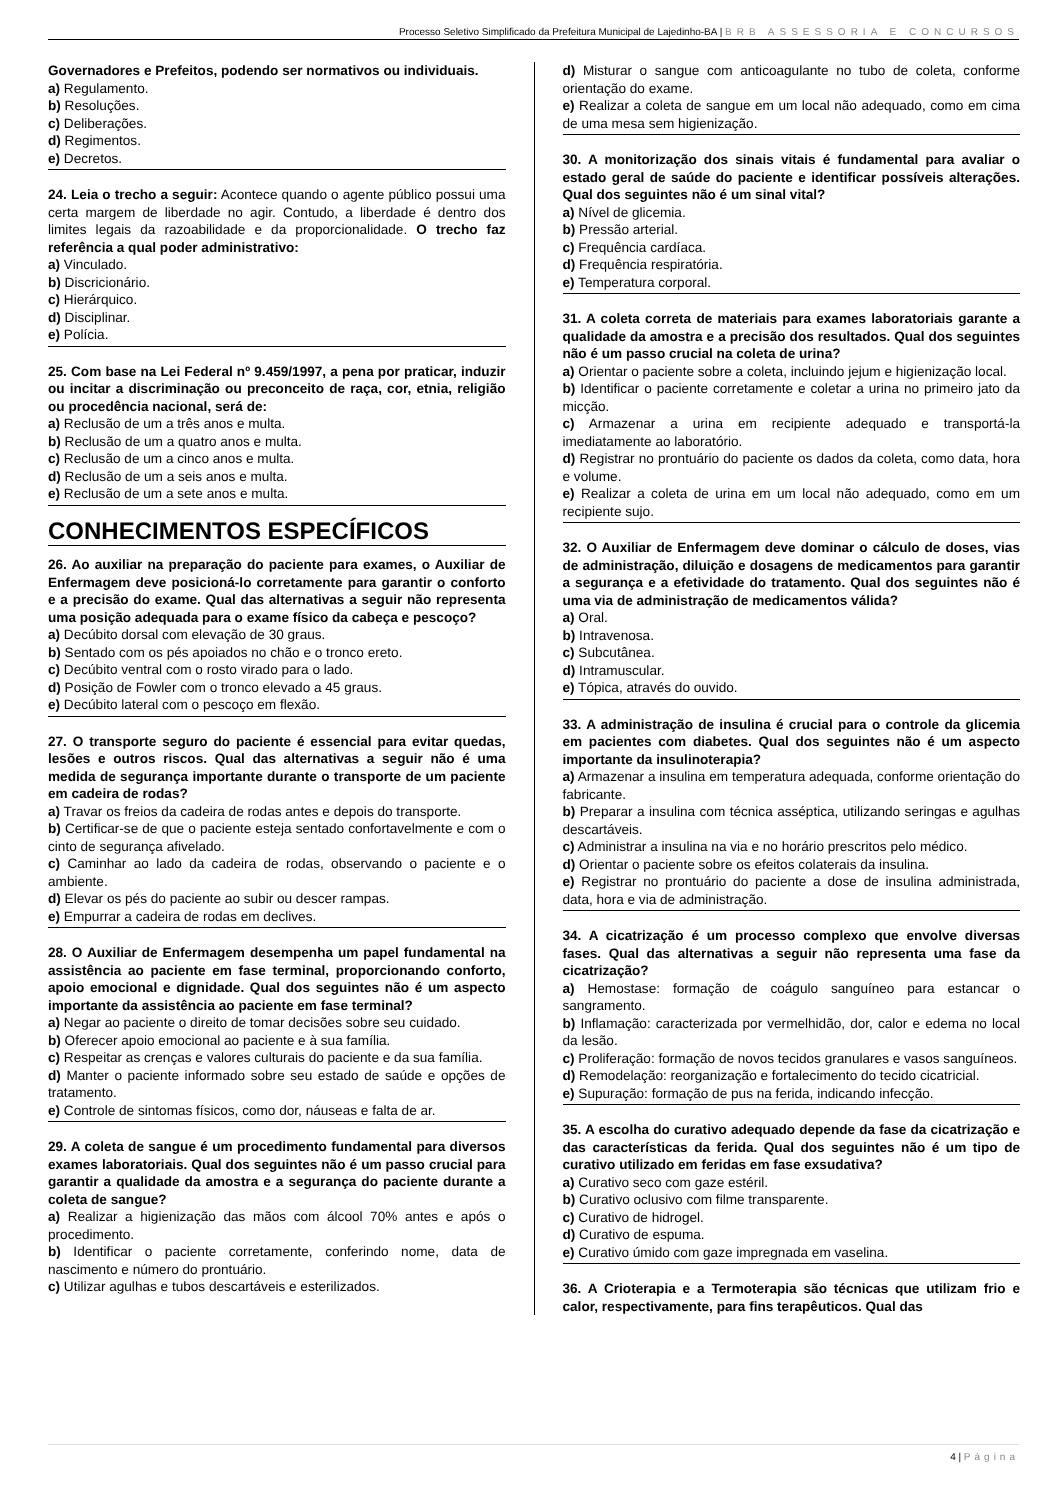Processo Seletivo Simplificado da Prefeitura Municipal de Lajedinho-BA | BRB ASSESSORIA E CONCURSOS
Governadores e Prefeitos, podendo ser normativos ou individuais.
a) Regulamento.
b) Resoluções.
c) Deliberações.
d) Regimentos.
e) Decretos.
24. Leia o trecho a seguir: Acontece quando o agente público possui uma certa margem de liberdade no agir. Contudo, a liberdade é dentro dos limites legais da razoabilidade e da proporcionalidade. O trecho faz referência a qual poder administrativo:
a) Vinculado.
b) Discricionário.
c) Hierárquico.
d) Disciplinar.
e) Polícia.
25. Com base na Lei Federal nº 9.459/1997, a pena por praticar, induzir ou incitar a discriminação ou preconceito de raça, cor, etnia, religião ou procedência nacional, será de:
a) Reclusão de um a três anos e multa.
b) Reclusão de um a quatro anos e multa.
c) Reclusão de um a cinco anos e multa.
d) Reclusão de um a seis anos e multa.
e) Reclusão de um a sete anos e multa.
CONHECIMENTOS ESPECÍFICOS
26. Ao auxiliar na preparação do paciente para exames, o Auxiliar de Enfermagem deve posicioná-lo corretamente para garantir o conforto e a precisão do exame. Qual das alternativas a seguir não representa uma posição adequada para o exame físico da cabeça e pescoço?
a) Decúbito dorsal com elevação de 30 graus.
b) Sentado com os pés apoiados no chão e o tronco ereto.
c) Decúbito ventral com o rosto virado para o lado.
d) Posição de Fowler com o tronco elevado a 45 graus.
e) Decúbito lateral com o pescoço em flexão.
27. O transporte seguro do paciente é essencial para evitar quedas, lesões e outros riscos. Qual das alternativas a seguir não é uma medida de segurança importante durante o transporte de um paciente em cadeira de rodas?
a) Travar os freios da cadeira de rodas antes e depois do transporte.
b) Certificar-se de que o paciente esteja sentado confortavelmente e com o cinto de segurança afivelado.
c) Caminhar ao lado da cadeira de rodas, observando o paciente e o ambiente.
d) Elevar os pés do paciente ao subir ou descer rampas.
e) Empurrar a cadeira de rodas em declives.
28. O Auxiliar de Enfermagem desempenha um papel fundamental na assistência ao paciente em fase terminal, proporcionando conforto, apoio emocional e dignidade. Qual dos seguintes não é um aspecto importante da assistência ao paciente em fase terminal?
a) Negar ao paciente o direito de tomar decisões sobre seu cuidado.
b) Oferecer apoio emocional ao paciente e à sua família.
c) Respeitar as crenças e valores culturais do paciente e da sua família.
d) Manter o paciente informado sobre seu estado de saúde e opções de tratamento.
e) Controle de sintomas físicos, como dor, náuseas e falta de ar.
29. A coleta de sangue é um procedimento fundamental para diversos exames laboratoriais. Qual dos seguintes não é um passo crucial para garantir a qualidade da amostra e a segurança do paciente durante a coleta de sangue?
a) Realizar a higienização das mãos com álcool 70% antes e após o procedimento.
b) Identificar o paciente corretamente, conferindo nome, data de nascimento e número do prontuário.
c) Utilizar agulhas e tubos descartáveis e esterilizados.
d) Misturar o sangue com anticoagulante no tubo de coleta, conforme orientação do exame.
e) Realizar a coleta de sangue em um local não adequado, como em cima de uma mesa sem higienização.
30. A monitorização dos sinais vitais é fundamental para avaliar o estado geral de saúde do paciente e identificar possíveis alterações. Qual dos seguintes não é um sinal vital?
a) Nível de glicemia.
b) Pressão arterial.
c) Frequência cardíaca.
d) Frequência respiratória.
e) Temperatura corporal.
31. A coleta correta de materiais para exames laboratoriais garante a qualidade da amostra e a precisão dos resultados. Qual dos seguintes não é um passo crucial na coleta de urina?
a) Orientar o paciente sobre a coleta, incluindo jejum e higienização local.
b) Identificar o paciente corretamente e coletar a urina no primeiro jato da micção.
c) Armazenar a urina em recipiente adequado e transportá-la imediatamente ao laboratório.
d) Registrar no prontuário do paciente os dados da coleta, como data, hora e volume.
e) Realizar a coleta de urina em um local não adequado, como em um recipiente sujo.
32. O Auxiliar de Enfermagem deve dominar o cálculo de doses, vias de administração, diluição e dosagens de medicamentos para garantir a segurança e a efetividade do tratamento. Qual dos seguintes não é uma via de administração de medicamentos válida?
a) Oral.
b) Intravenosa.
c) Subcutânea.
d) Intramuscular.
e) Tópica, através do ouvido.
33. A administração de insulina é crucial para o controle da glicemia em pacientes com diabetes. Qual dos seguintes não é um aspecto importante da insulinoterapia?
a) Armazenar a insulina em temperatura adequada, conforme orientação do fabricante.
b) Preparar a insulina com técnica asséptica, utilizando seringas e agulhas descartáveis.
c) Administrar a insulina na via e no horário prescritos pelo médico.
d) Orientar o paciente sobre os efeitos colaterais da insulina.
e) Registrar no prontuário do paciente a dose de insulina administrada, data, hora e via de administração.
34. A cicatrização é um processo complexo que envolve diversas fases. Qual das alternativas a seguir não representa uma fase da cicatrização?
a) Hemostase: formação de coágulo sanguíneo para estancar o sangramento.
b) Inflamação: caracterizada por vermelhidão, dor, calor e edema no local da lesão.
c) Proliferação: formação de novos tecidos granulares e vasos sanguíneos.
d) Remodelação: reorganização e fortalecimento do tecido cicatricial.
e) Supuração: formação de pus na ferida, indicando infecção.
35. A escolha do curativo adequado depende da fase da cicatrização e das características da ferida. Qual dos seguintes não é um tipo de curativo utilizado em feridas em fase exsudativa?
a) Curativo seco com gaze estéril.
b) Curativo oclusivo com filme transparente.
c) Curativo de hidrogel.
d) Curativo de espuma.
e) Curativo úmido com gaze impregnada em vaselina.
36. A Crioterapia e a Termoterapia são técnicas que utilizam frio e calor, respectivamente, para fins terapêuticos. Qual das
4 | Página